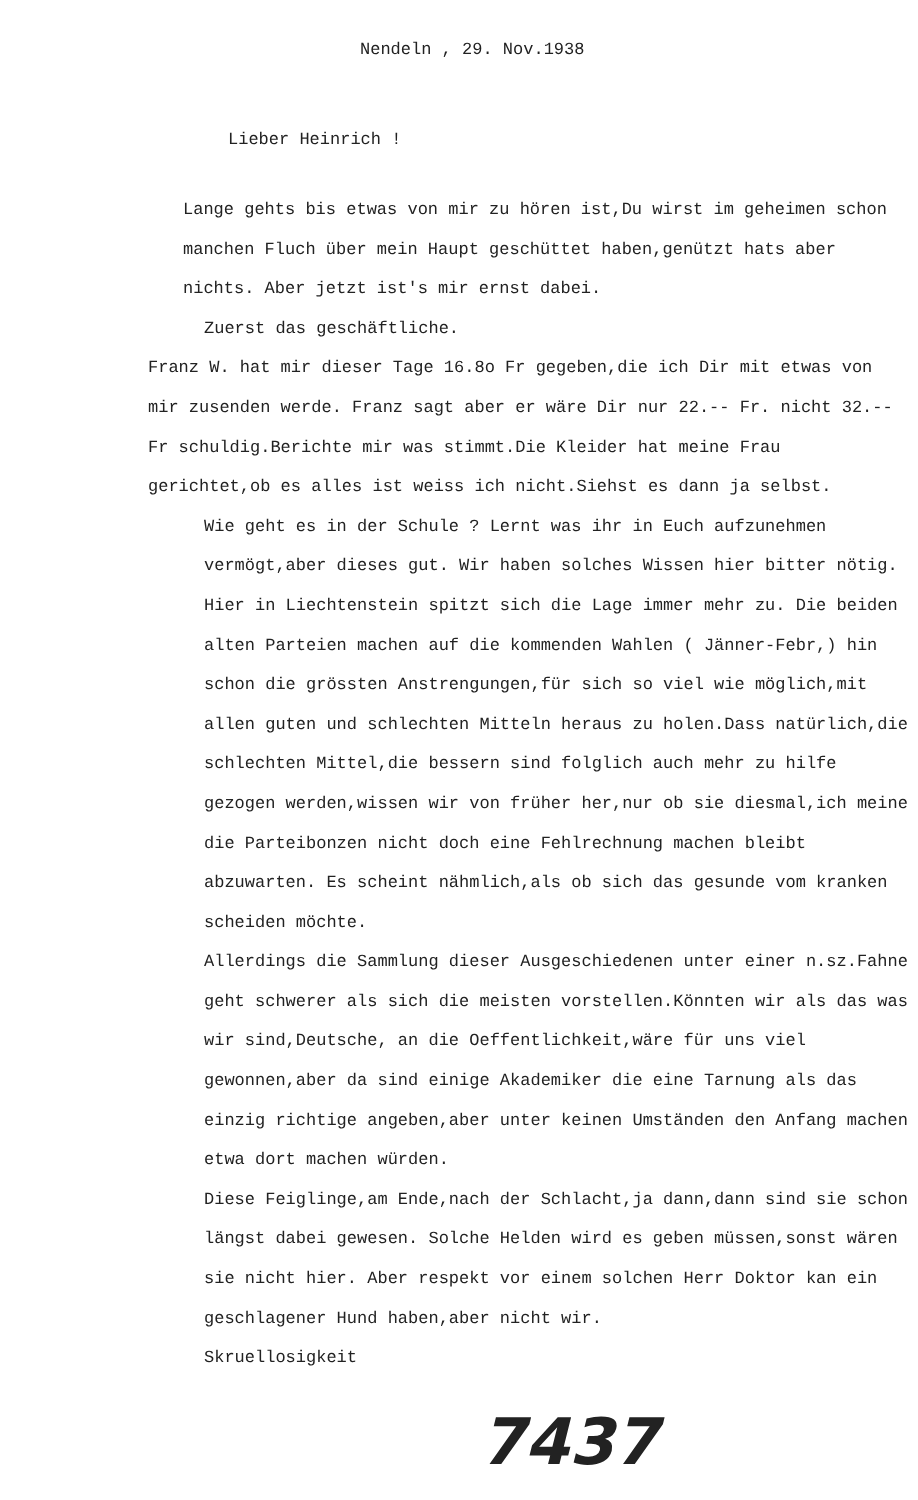Nendeln , 29. Nov.1938
Lieber Heinrich !
Lange gehts bis etwas von mir zu hören ist,Du wirst im geheimen schon manchen Fluch über mein Haupt geschüttet haben,genützt hats aber nichts. Aber jetzt ist's mir ernst dabei.
Zuerst das geschäftliche.
Franz W. hat mir dieser Tage 16.8o Fr gegeben,die ich Dir mit etwas von mir zusenden werde. Franz sagt aber er wäre Dir nur 22.-- Fr. nicht 32.-- Fr schuldig.Berichte mir was stimmt.Die Kleider hat meine Frau gerichtet,ob es alles ist weiss ich nicht.Siehst es dann ja selbst.
Wie geht es in der Schule ? Lernt was ihr in Euch aufzunehmen vermögt,aber dieses gut. Wir haben solches Wissen hier bitter nötig.
Hier in Liechtenstein spitzt sich die Lage immer mehr zu. Die beiden alten Parteien machen auf die kommenden Wahlen ( Jänner-Febr,) hin schon die grössten Anstrengungen,für sich so viel wie möglich,mit allen guten und schlechten Mitteln heraus zu holen.Dass natürlich,die schlechten Mittel,die bessern sind folglich auch mehr zu hilfe gezogen werden,wissen wir von früher her,nur ob sie diesmal,ich meine die Parteibonzen nicht doch eine Fehlrechnung machen bleibt abzuwarten. Es scheint nähmlich,als ob sich das gesunde vom kranken scheiden möchte.
Allerdings die Sammlung dieser Ausgeschiedenen unter einer n.sz.Fahne geht schwerer als sich die meisten vorstellen.Könnten wir als das was wir sind,Deutsche, an die Oeffentlichkeit,wäre für uns viel gewonnen,aber da sind einige Akademiker die eine Tarnung als das einzig richtige angeben,aber unter keinen Umständen den Anfang machen etwa dort machen würden.
Diese Feiglinge,am Ende,nach der Schlacht,ja dann,dann sind sie schon längst dabei gewesen. Solche Helden wird es geben müssen,sonst wären sie nicht hier. Aber respekt vor einem solchen Herr Doktor kan ein geschlagener Hund haben,aber nicht wir.
Skruellosigkeit
7437